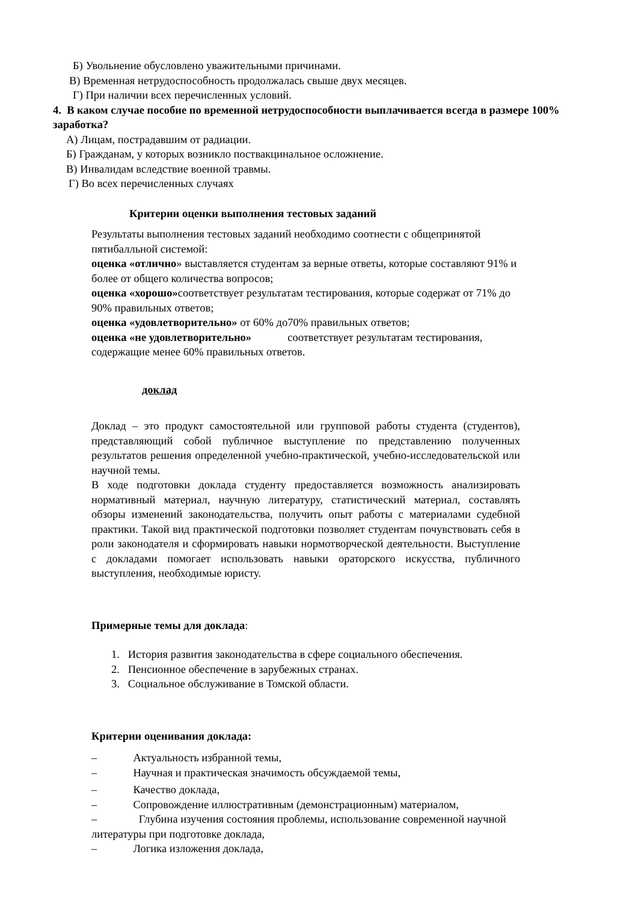Б) Увольнение обусловлено уважительными причинами.
В) Временная нетрудоспособность продолжалась свыше двух месяцев.
Г) При наличии всех перечисленных условий.
4. В каком случае пособие по временной нетрудоспособности выплачивается всегда в размере 100% заработка?
А) Лицам, пострадавшим от радиации.
Б) Гражданам, у которых возникло поствакцинальное осложнение.
В) Инвалидам вследствие военной травмы.
Г) Во всех перечисленных случаях
Критерии оценки выполнения тестовых заданий
Результаты выполнения тестовых заданий необходимо соотнести с общепринятой пятибалльной системой:
оценка «отлично» выставляется студентам за верные ответы, которые составляют 91% и более от общего количества вопросов;
оценка «хорошо»соответствует результатам тестирования, которые содержат от 71% до 90% правильных ответов;
оценка «удовлетворительно» от 60% до70% правильных ответов;
оценка «не удовлетворительно» соответствует результатам тестирования, содержащие менее 60% правильных ответов.
доклад
Доклад – это продукт самостоятельной или групповой работы студента (студентов), представляющий собой публичное выступление по представлению полученных результатов решения определенной учебно-практической, учебно-исследовательской или научной темы.
В ходе подготовки доклада студенту предоставляется возможность анализировать нормативный материал, научную литературу, статистический материал, составлять обзоры изменений законодательства, получить опыт работы с материалами судебной практики. Такой вид практической подготовки позволяет студентам почувствовать себя в роли законодателя и сформировать навыки нормотворческой деятельности. Выступление с докладами помогает использовать навыки ораторского искусства, публичного выступления, необходимые юристу.
Примерные темы для доклада:
1. История развития законодательства в сфере социального обеспечения.
2. Пенсионное обеспечение в зарубежных странах.
3. Социальное обслуживание в Томской области.
Критерии оценивания доклада:
– Актуальность избранной темы,
– Научная и практическая значимость обсуждаемой темы,
– Качество доклада,
– Сопровождение иллюстративным (демонстрационным) материалом,
– Глубина изучения состояния проблемы, использование современной научной литературы при подготовке доклада,
– Логика изложения доклада,